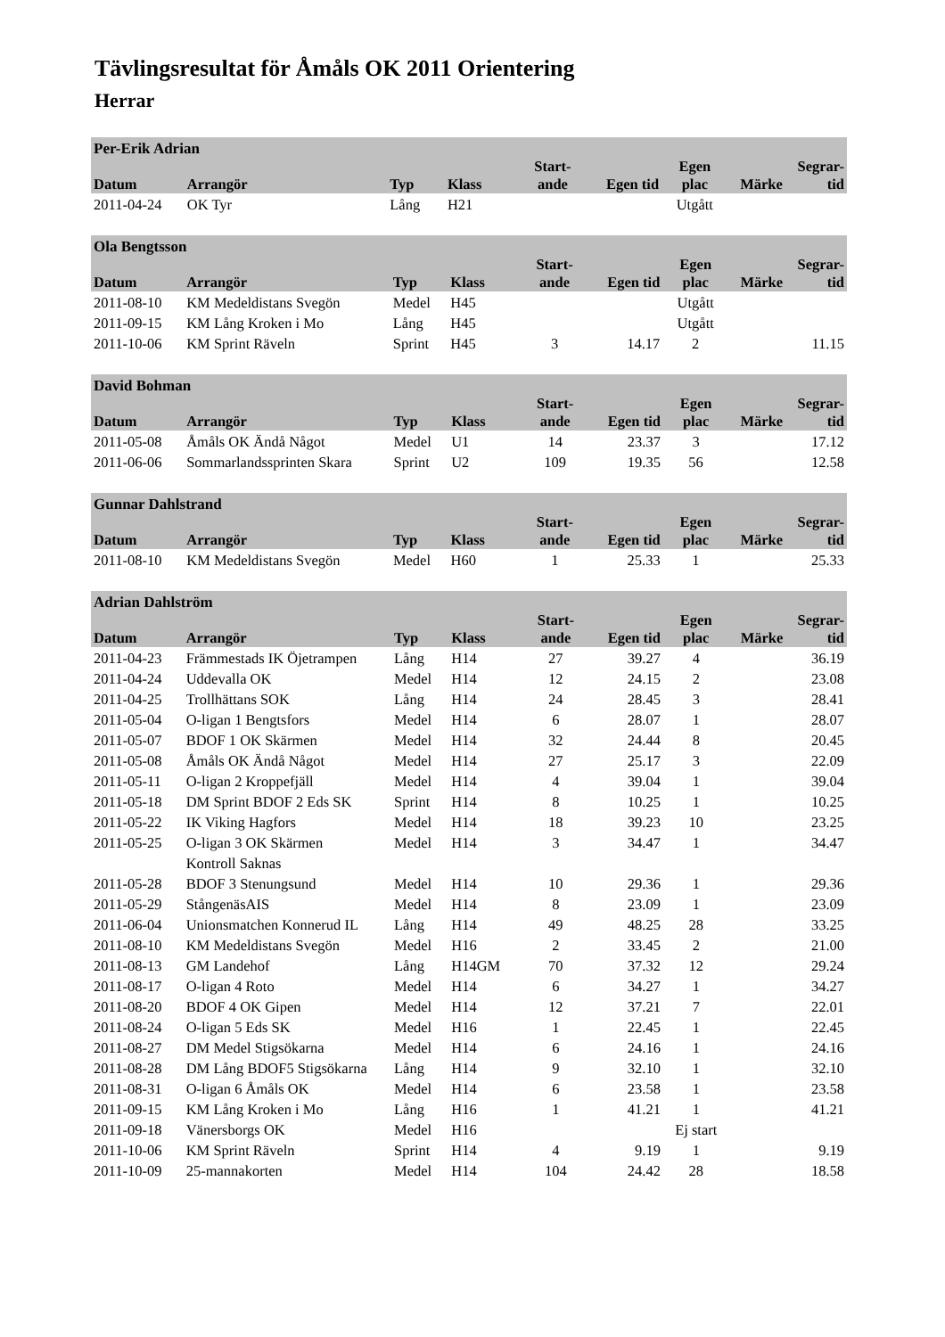Tävlingsresultat för Åmåls OK 2011 Orientering
Herrar
| Per-Erik Adrian | | | | | | | | |
| --- | --- | --- | --- | --- | --- | --- | --- | --- |
| Datum | Arrangör | Typ | Klass | Start- ande | Egen tid | Egen plac | Märke | Segrar- tid |
| 2011-04-24 | OK Tyr | Lång | H21 | | | Utgått | | |
| Ola Bengtsson | | | | | | | | |
| --- | --- | --- | --- | --- | --- | --- | --- | --- |
| Datum | Arrangör | Typ | Klass | Start- ande | Egen tid | Egen plac | Märke | Segrar- tid |
| 2011-08-10 | KM Medeldistans Svegön | Medel | H45 | | | Utgått | | |
| 2011-09-15 | KM Lång Kroken i Mo | Lång | H45 | | | Utgått | | |
| 2011-10-06 | KM Sprint Räveln | Sprint | H45 | 3 | 14.17 | 2 | | 11.15 |
| David Bohman | | | | | | | | |
| --- | --- | --- | --- | --- | --- | --- | --- | --- |
| Datum | Arrangör | Typ | Klass | Start- ande | Egen tid | Egen plac | Märke | Segrar- tid |
| 2011-05-08 | Åmåls OK Ändå Något | Medel | U1 | 14 | 23.37 | 3 | | 17.12 |
| 2011-06-06 | Sommarlandssprinten Skara | Sprint | U2 | 109 | 19.35 | 56 | | 12.58 |
| Gunnar Dahlstrand | | | | | | | | |
| --- | --- | --- | --- | --- | --- | --- | --- | --- |
| Datum | Arrangör | Typ | Klass | Start- ande | Egen tid | Egen plac | Märke | Segrar- tid |
| 2011-08-10 | KM Medeldistans Svegön | Medel | H60 | 1 | 25.33 | 1 | | 25.33 |
| Adrian Dahlström | | | | | | | | |
| --- | --- | --- | --- | --- | --- | --- | --- | --- |
| Datum | Arrangör | Typ | Klass | Start- ande | Egen tid | Egen plac | Märke | Segrar- tid |
| 2011-04-23 | Främmestads IK Öjetrampen | Lång | H14 | 27 | 39.27 | 4 | | 36.19 |
| 2011-04-24 | Uddevalla OK | Medel | H14 | 12 | 24.15 | 2 | | 23.08 |
| 2011-04-25 | Trollhättans SOK | Lång | H14 | 24 | 28.45 | 3 | | 28.41 |
| 2011-05-04 | O-ligan 1 Bengtsfors | Medel | H14 | 6 | 28.07 | 1 | | 28.07 |
| 2011-05-07 | BDOF 1 OK Skärmen | Medel | H14 | 32 | 24.44 | 8 | | 20.45 |
| 2011-05-08 | Åmåls OK Ändå Något | Medel | H14 | 27 | 25.17 | 3 | | 22.09 |
| 2011-05-11 | O-ligan 2 Kroppefjäll | Medel | H14 | 4 | 39.04 | 1 | | 39.04 |
| 2011-05-18 | DM Sprint BDOF 2 Eds SK | Sprint | H14 | 8 | 10.25 | 1 | | 10.25 |
| 2011-05-22 | IK Viking Hagfors | Medel | H14 | 18 | 39.23 | 10 | | 23.25 |
| 2011-05-25 | O-ligan 3 OK Skärmen | Medel | H14 | 3 | 34.47 | 1 | | 34.47 |
| | Kontroll Saknas | | | | | | | |
| 2011-05-28 | BDOF 3 Stenungsund | Medel | H14 | 10 | 29.36 | 1 | | 29.36 |
| 2011-05-29 | StångenäsAIS | Medel | H14 | 8 | 23.09 | 1 | | 23.09 |
| 2011-06-04 | Unionsmatchen Konnerud IL | Lång | H14 | 49 | 48.25 | 28 | | 33.25 |
| 2011-08-10 | KM Medeldistans Svegön | Medel | H16 | 2 | 33.45 | 2 | | 21.00 |
| 2011-08-13 | GM Landehof | Lång | H14GM | 70 | 37.32 | 12 | | 29.24 |
| 2011-08-17 | O-ligan 4 Roto | Medel | H14 | 6 | 34.27 | 1 | | 34.27 |
| 2011-08-20 | BDOF 4 OK Gipen | Medel | H14 | 12 | 37.21 | 7 | | 22.01 |
| 2011-08-24 | O-ligan 5 Eds SK | Medel | H16 | 1 | 22.45 | 1 | | 22.45 |
| 2011-08-27 | DM Medel Stigsökarna | Medel | H14 | 6 | 24.16 | 1 | | 24.16 |
| 2011-08-28 | DM Lång BDOF5 Stigsökarna | Lång | H14 | 9 | 32.10 | 1 | | 32.10 |
| 2011-08-31 | O-ligan 6 Åmåls OK | Medel | H14 | 6 | 23.58 | 1 | | 23.58 |
| 2011-09-15 | KM Lång Kroken i Mo | Lång | H16 | 1 | 41.21 | 1 | | 41.21 |
| 2011-09-18 | Vänersborgs OK | Medel | H16 | | | Ej start | | |
| 2011-10-06 | KM Sprint Räveln | Sprint | H14 | 4 | 9.19 | 1 | | 9.19 |
| 2011-10-09 | 25-mannakorten | Medel | H14 | 104 | 24.42 | 28 | | 18.58 |